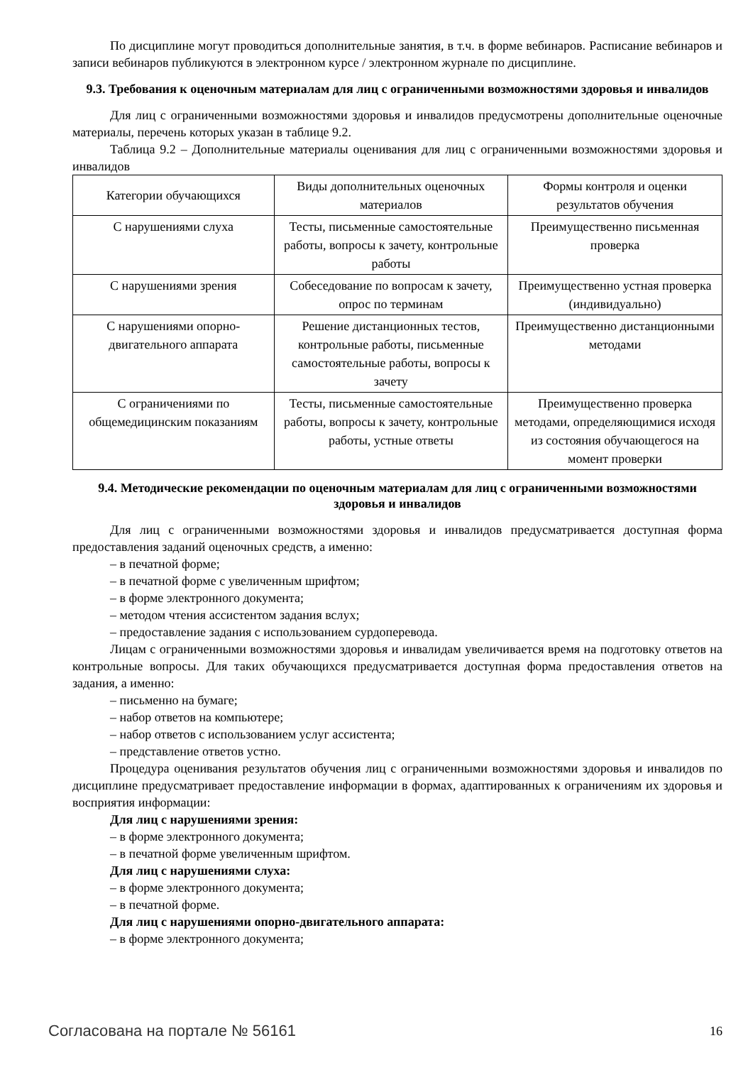По дисциплине могут проводиться дополнительные занятия, в т.ч. в форме вебинаров. Расписание вебинаров и записи вебинаров публикуются в электронном курсе / электронном журнале по дисциплине.
9.3. Требования к оценочным материалам для лиц с ограниченными возможностями здоровья и инвалидов
Для лиц с ограниченными возможностями здоровья и инвалидов предусмотрены дополнительные оценочные материалы, перечень которых указан в таблице 9.2.
Таблица 9.2 – Дополнительные материалы оценивания для лиц с ограниченными возможностями здоровья и инвалидов
| Категории обучающихся | Виды дополнительных оценочных материалов | Формы контроля и оценки результатов обучения |
| С нарушениями слуха | Тесты, письменные самостоятельные работы, вопросы к зачету, контрольные работы | Преимущественно письменная проверка |
| С нарушениями зрения | Собеседование по вопросам к зачету, опрос по терминам | Преимущественно устная проверка (индивидуально) |
| С нарушениями опорно-двигательного аппарата | Решение дистанционных тестов, контрольные работы, письменные самостоятельные работы, вопросы к зачету | Преимущественно дистанционными методами |
| С ограничениями по общемедицинским показаниям | Тесты, письменные самостоятельные работы, вопросы к зачету, контрольные работы, устные ответы | Преимущественно проверка методами, определяющимися исходя из состояния обучающегося на момент проверки |
9.4. Методические рекомендации по оценочным материалам для лиц с ограниченными возможностями здоровья и инвалидов
Для лиц с ограниченными возможностями здоровья и инвалидов предусматривается доступная форма предоставления заданий оценочных средств, а именно:
– в печатной форме;
– в печатной форме с увеличенным шрифтом;
– в форме электронного документа;
– методом чтения ассистентом задания вслух;
– предоставление задания с использованием сурдоперевода.
Лицам с ограниченными возможностями здоровья и инвалидам увеличивается время на подготовку ответов на контрольные вопросы. Для таких обучающихся предусматривается доступная форма предоставления ответов на задания, а именно:
– письменно на бумаге;
– набор ответов на компьютере;
– набор ответов с использованием услуг ассистента;
– представление ответов устно.
Процедура оценивания результатов обучения лиц с ограниченными возможностями здоровья и инвалидов по дисциплине предусматривает предоставление информации в формах, адаптированных к ограничениям их здоровья и восприятия информации:
Для лиц с нарушениями зрения:
– в форме электронного документа;
– в печатной форме увеличенным шрифтом.
Для лиц с нарушениями слуха:
– в форме электронного документа;
– в печатной форме.
Для лиц с нарушениями опорно-двигательного аппарата:
– в форме электронного документа;
Согласована на портале № 56161 16